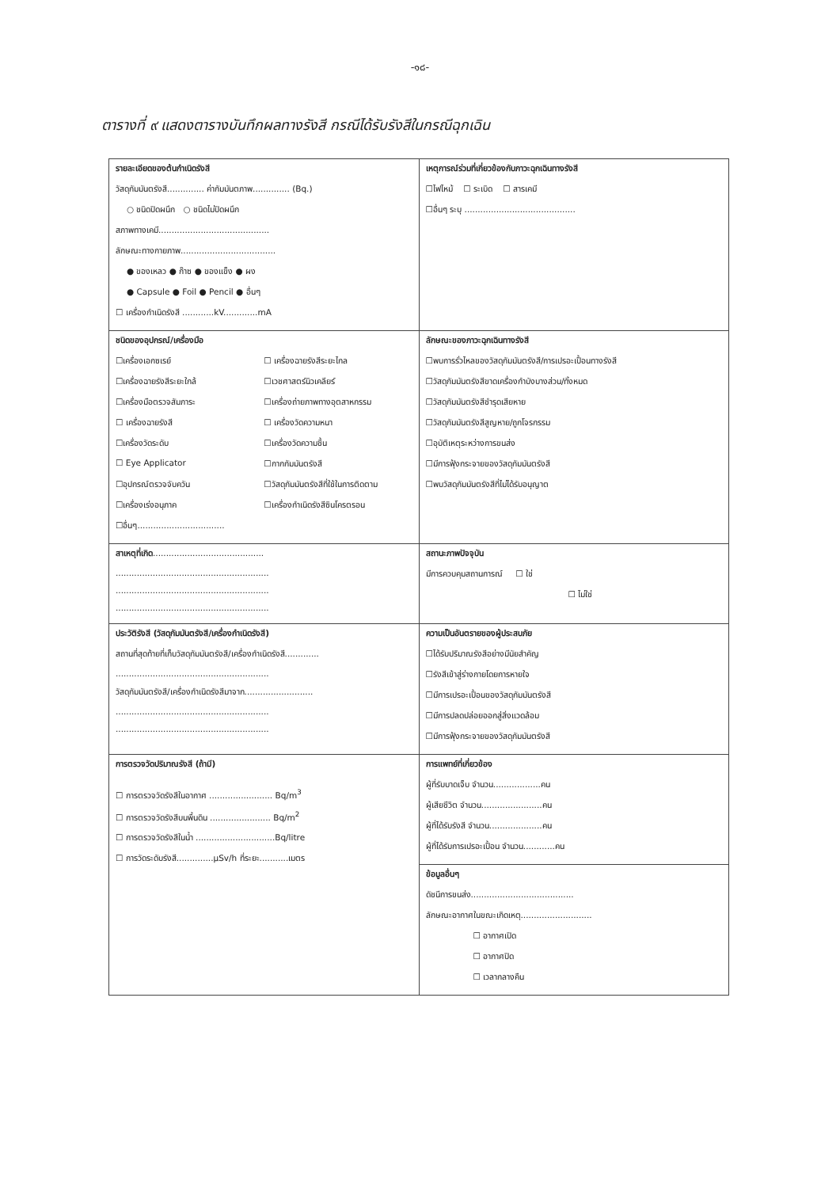-๑๘-
ตารางที่ ๙ แสดงตารางบันทึกผลทางรังสี กรณีได้รับรังสีในกรณีฉุกเฉิน
| รายละเอียดของต้นกำเนิดรังสี วัสดุกัมมันตรังสี.............. ค่ากัมมันตภาพ.............. (Bq.) ○ ชนิดปิดผนึก ○ ชนิดไม่ปิดผนึก สภาพทางเคมี.......................................... ลักษณะทางกายภาพ.................................... ● ของเหลว ● ก๊าซ ● ของแข็ง ● ผง ● Capsule ● Foil ● Pencil ● อื่นๆ ☐ เครื่องกำเนิดรังสี ............kV.............mA | เหตุการณ์ร่วมที่เกี่ยวข้องกับภาวะฉุกเฉินทางรังสี ☐ไฟไหม้ ☐ ระเบิด ☐ สารเคมี ☐อื่นๆ ระบุ .......................................... |
| ชนิดของอุปกรณ์/เครื่องมือ ☐เครื่องเอกซเรย์ ☐ เครื่องฉายรังสีระยะไกล ☐เครื่องฉายรังสีระยะใกล้ ☐เวชศาสตร์นิวเคลียร์ ☐เครื่องมือตรวจสัมภาระ ☐เครื่องถ่ายภาพทางอุตสาหกรรม ☐ เครื่องฉายรังสี ☐ เครื่องวัดความหนา ☐เครื่องวัดระดับ ☐เครื่องวัดความชื้น ☐ Eye Applicator ☐กากกัมมันตรังสี ☐อุปกรณ์ตรวจจับควัน ☐วัสดุกัมมันตรังสีที่ใช้ในการติดตาม ☐เครื่องเร่งอนุภาค ☐เครื่องกำเนิดรังสีซินโครตรอน ☐อื่นๆ................................. | ลักษณะของภาวะฉุกเฉินทางรังสี ☐พบการรั่วไหลของวัสดุกัมมันตรังสี/การเปรอะเปื้อนทางรังสี ☐วัสดุกัมมันตรังสีขาดเครื่องกำบังบางส่วน/ทั้งหมด ☐วัสดุกัมมันตรังสีชำรุดเสียหาย ☐วัสดุกัมมันตรังสีสูญหาย/ถูกโจรกรรม ☐อุบัติเหตุระหว่างการขนส่ง ☐มีการฟุ้งกระจายของวัสดุกัมมันตรังสี ☐พบวัสดุกัมมันตรังสีที่ไม่ได้รับอนุญาต |
| สาเหตุที่เกิด .......................................... .......................................................... .......................................................... .......................................................... | สถานะภาพปัจจุบัน มีการควบคุมสถานการณ์ ☐ ใช่ ☐ ไม่ใช่ |
| ประวัติรังสี (วัสดุกัมมันตรังสี/เครื่องกำเนิดรังสี) สถานที่สุดท้ายที่เก็บวัสดุกัมมันตรังสี/เครื่องกำเนิดรังสี............. .......................................................... วัสดุกัมมันตรังสี/เครื่องกำเนิดรังสีมาจาก.......................... .......................................................... .......................................................... | ความเป็นอันตรายของผู้ประสบภัย ☐ได้รับปริมาณรังสีอย่างมีนัยสำคัญ ☐รังสีเข้าสู่ร่างกายโดยการหายใจ ☐มีการเปรอะเปื้อนของวัสดุกัมมันตรังสี ☐มีการปลดปล่อยออกสู่สิ่งแวดล้อม ☐มีการฟุ้งกระจายของวัสดุกัมมันตรังสี |
| การตรวจวัดปริมาณรังสี (ถ้ามี) ☐ การตรวจวัดรังสีในอากาศ ........................ Bq/m<sup>3</sup> ☐ การตรวจวัดรังสีบนพื้นดิน ....................... Bq/m<sup>2</sup> ☐ การตรวจวัดรังสีในน้ำ ..............................Bq/litre ☐ การวัดระดับรังสี..............μSv/h ที่ระยะ...........เมตร | การแพทย์ที่เกี่ยวข้อง ผู้ที่รับบาดเจ็บ จำนวน..................คน ผู้เสียชีวิต จำนวน.......................คน ผู้ที่ได้รับรังสี จำนวน....................คน ผู้ที่ได้รับการเปรอะเปื้อน จำนวน............คน |
| | ข้อมูลอื่นๆ ดัชนีการขนส่ง....................................... ลักษณะอากาศในขณะเกิดเหตุ........................... ☐ อากาศเปิด ☐ อากาศปิด ☐ เวลากลางคืน |